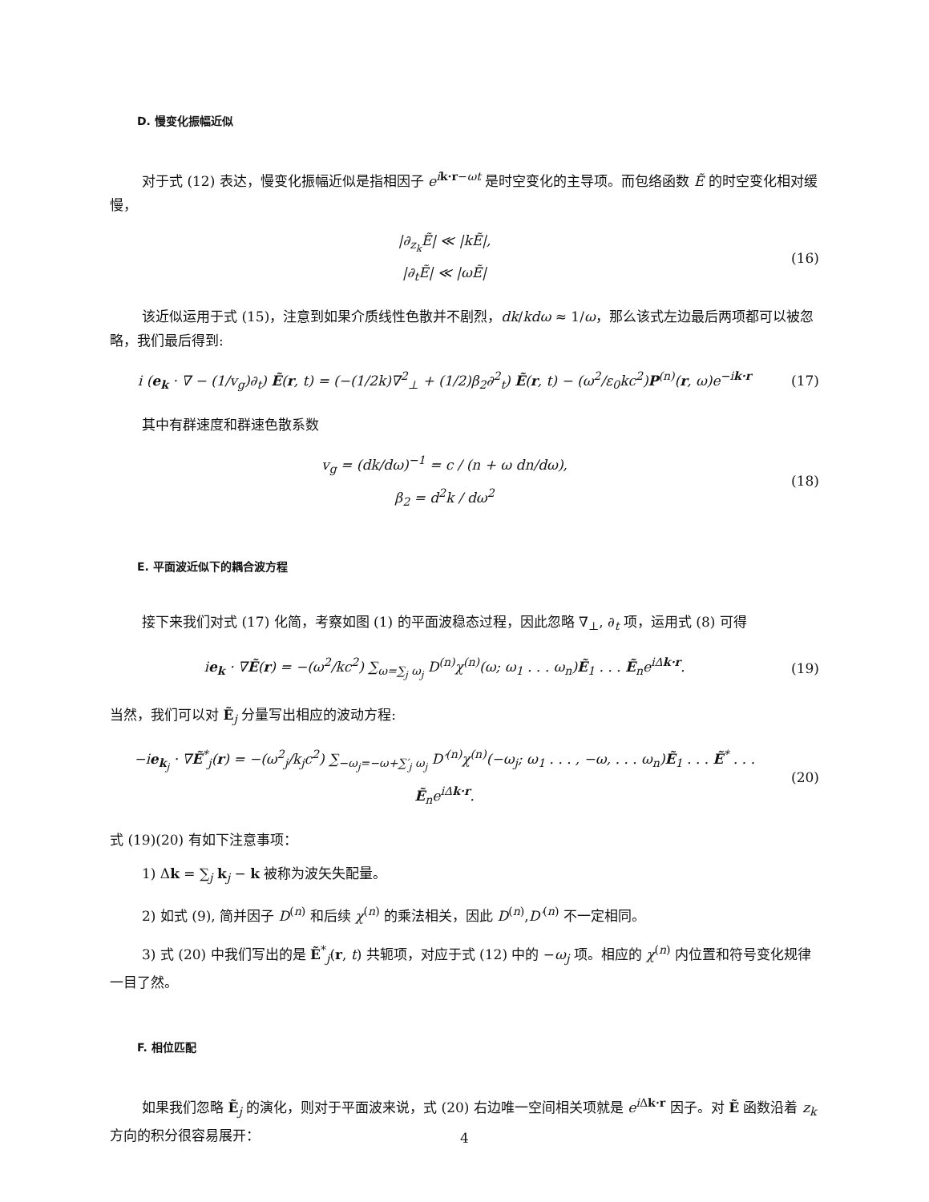D. 慢变化振幅近似
对于式 (12) 表达，慢变化振幅近似是指相因子 e<sup>ik·r−ωt</sup> 是时空变化的主导项。而包络函数 Ẽ 的时空变化相对缓慢，
|∂<sub>z<sub>k</sub></sub>Ẽ| ≪ |kẼ|,
|∂<sub>t</sub>Ẽ| ≪ |ωẼ|
(16)
该近似运用于式 (15)，注意到如果介质线性色散并不剧烈，dk/kdω ≈ 1/ω，那么该式左边最后两项都可以被忽略，我们最后得到:
i (e<sub>k</sub> · ∇ − (1/v<sub>g</sub>)∂<sub>t</sub>) Ẽ(r, t) = (−(1/2k)∇<sup>2</sup><sub>⊥</sub> + (1/2)β<sub>2</sub>∂<sup>2</sup><sub>t</sub>) Ẽ(r, t) − (ω<sup>2</sup>/ε<sub>0</sub>kc<sup>2</sup>)P<sup>(n)</sup>(r, ω)e<sup>−ik·r</sup>
(17)
其中有群速度和群速色散系数
v<sub>g</sub> = (dk/dω)<sup>−1</sup> = c / (n + ω dn/dω),
β<sub>2</sub> = d<sup>2</sup>k / dω<sup>2</sup>
(18)
E. 平面波近似下的耦合波方程
接下来我们对式 (17) 化简，考察如图 (1) 的平面波稳态过程，因此忽略 ∇<sub>⊥</sub>, ∂<sub>t</sub> 项，运用式 (8) 可得
ie<sub>k</sub> · ∇Ẽ(r) = −(ω<sup>2</sup>/kc<sup>2</sup>) ∑<sub>ω=∑<sub>j</sub> ω<sub>j</sub></sub> D<sup>(n)</sup>χ<sup>(n)</sup>(ω; ω<sub>1</sub> . . . ω<sub>n</sub>)Ẽ<sub>1</sub> . . . Ẽ<sub>n</sub>e<sup>iΔk·r</sup>.
(19)
当然，我们可以对 Ẽ<sub>j</sub> 分量写出相应的波动方程:
−ie<sub>k<sub>j</sub></sub> · ∇Ẽ<sup>*</sup><sub>j</sub>(r) = −(ω<sup>2</sup><sub>j</sub>/k<sub>j</sub>c<sup>2</sup>) ∑<sub>−ω<sub>j</sub>=−ω+∑′<sub>j</sub> ω<sub>j</sub></sub> D′<sup>(n)</sup>χ<sup>(n)</sup>(−ω<sub>j</sub>; ω<sub>1</sub> . . . , −ω, . . . ω<sub>n</sub>)Ẽ<sub>1</sub> . . . Ẽ<sup>*</sup> . . . Ẽ<sub>n</sub>e<sup>iΔk·r</sup>.
(20)
式 (19)(20) 有如下注意事项：
1) Δk = ∑<sub>j</sub> k<sub>j</sub> − k 被称为波矢失配量。
2) 如式 (9), 简并因子 D<sup>(n)</sup> 和后续 χ<sup>(n)</sup> 的乘法相关，因此 D<sup>(n)</sup>,D′<sup>(n)</sup> 不一定相同。
3) 式 (20) 中我们写出的是 Ẽ<sup>*</sup><sub>j</sub>(r, t) 共轭项，对应于式 (12) 中的 −ω<sub>j</sub> 项。相应的 χ<sup>(n)</sup> 内位置和符号变化规律一目了然。
F. 相位匹配
如果我们忽略 Ẽ<sub>j</sub> 的演化，则对于平面波来说，式 (20) 右边唯一空间相关项就是 e<sup>i Δk·r</sup> 因子。对 Ẽ 函数沿着 z<sub>k</sub> 方向的积分很容易展开：
4